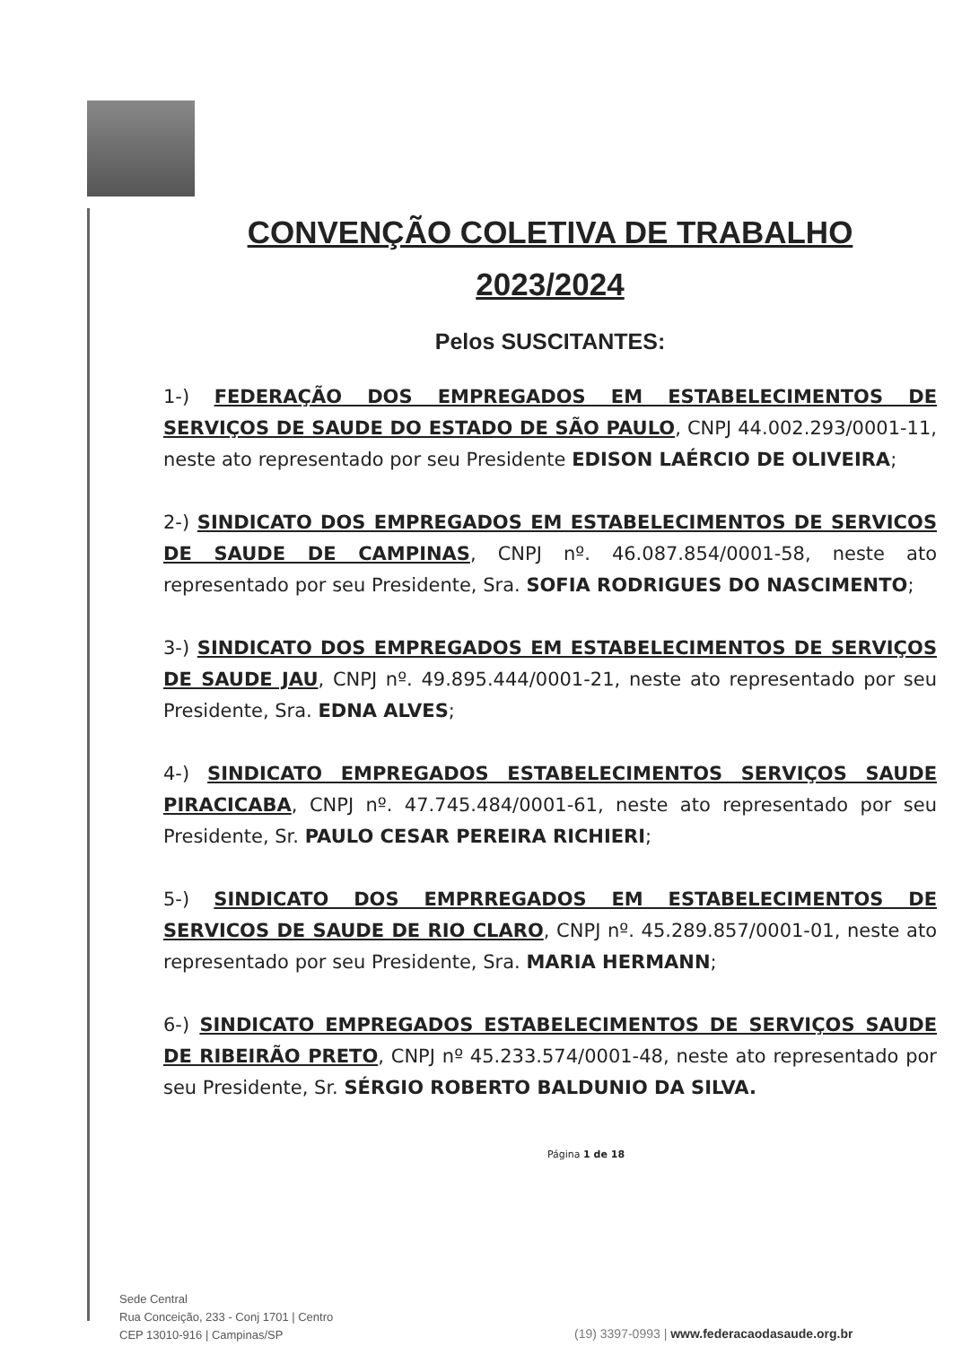CONVENÇÃO COLETIVA DE TRABALHO
2023/2024
Pelos SUSCITANTES:
1-) FEDERAÇÃO DOS EMPREGADOS EM ESTABELECIMENTOS DE SERVIÇOS DE SAUDE DO ESTADO DE SÃO PAULO, CNPJ 44.002.293/0001-11, neste ato representado por seu Presidente EDISON LAÉRCIO DE OLIVEIRA;
2-) SINDICATO DOS EMPREGADOS EM ESTABELECIMENTOS DE SERVICOS DE SAUDE DE CAMPINAS, CNPJ nº. 46.087.854/0001-58, neste ato representado por seu Presidente, Sra. SOFIA RODRIGUES DO NASCIMENTO;
3-) SINDICATO DOS EMPREGADOS EM ESTABELECIMENTOS DE SERVIÇOS DE SAUDE JAU, CNPJ nº. 49.895.444/0001-21, neste ato representado por seu Presidente, Sra. EDNA ALVES;
4-) SINDICATO EMPREGADOS ESTABELECIMENTOS SERVIÇOS SAUDE PIRACICABA, CNPJ nº. 47.745.484/0001-61, neste ato representado por seu Presidente, Sr. PAULO CESAR PEREIRA RICHIERI;
5-) SINDICATO DOS EMPRREGADOS EM ESTABELECIMENTOS DE SERVICOS DE SAUDE DE RIO CLARO, CNPJ nº. 45.289.857/0001-01, neste ato representado por seu Presidente, Sra. MARIA HERMANN;
6-) SINDICATO EMPREGADOS ESTABELECIMENTOS DE SERVIÇOS SAUDE DE RIBEIRÃO PRETO, CNPJ nº 45.233.574/0001-48, neste ato representado por seu Presidente, Sr. SÉRGIO ROBERTO BALDUNIO DA SILVA.
Página 1 de 18
Sede Central
Rua Conceição, 233 - Conj 1701 | Centro
CEP 13010-916 | Campinas/SP
(19) 3397-0993 | www.federacaodasaude.org.br